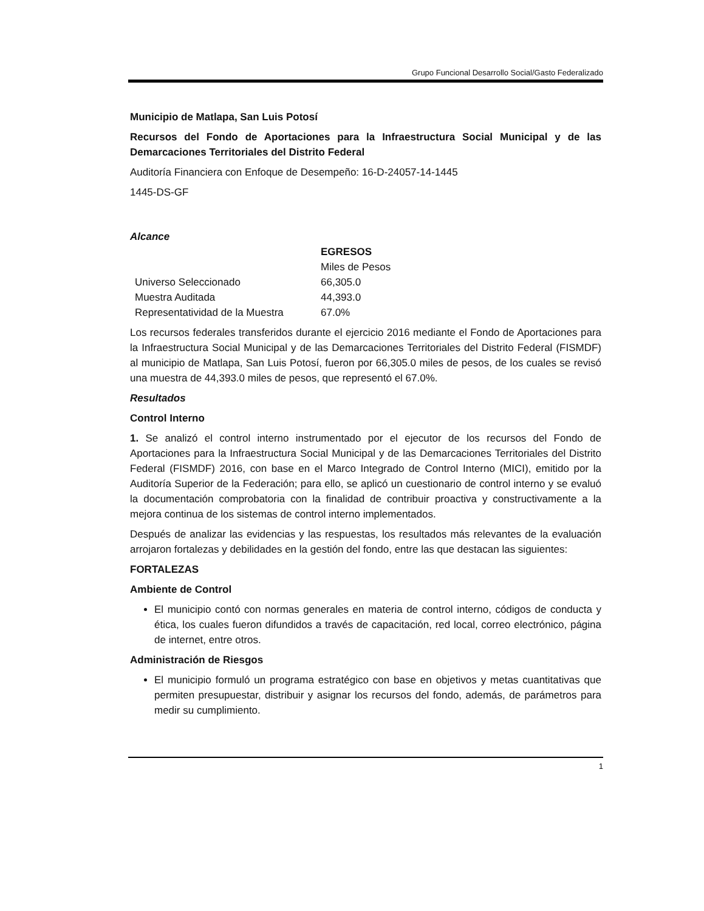Grupo Funcional Desarrollo Social/Gasto Federalizado
Municipio de Matlapa, San Luis Potosí
Recursos del Fondo de Aportaciones para la Infraestructura Social Municipal y de las Demarcaciones Territoriales del Distrito Federal
Auditoría Financiera con Enfoque de Desempeño: 16-D-24057-14-1445
1445-DS-GF
Alcance
| | EGRESOS |
| --- | --- |
| | Miles de Pesos |
| Universo Seleccionado | 66,305.0 |
| Muestra Auditada | 44,393.0 |
| Representatividad de la Muestra | 67.0% |
Los recursos federales transferidos durante el ejercicio 2016 mediante el Fondo de Aportaciones para la Infraestructura Social Municipal y de las Demarcaciones Territoriales del Distrito Federal (FISMDF) al municipio de Matlapa, San Luis Potosí, fueron por 66,305.0 miles de pesos, de los cuales se revisó una muestra de 44,393.0 miles de pesos, que representó el 67.0%.
Resultados
Control Interno
1. Se analizó el control interno instrumentado por el ejecutor de los recursos del Fondo de Aportaciones para la Infraestructura Social Municipal y de las Demarcaciones Territoriales del Distrito Federal (FISMDF) 2016, con base en el Marco Integrado de Control Interno (MICI), emitido por la Auditoría Superior de la Federación; para ello, se aplicó un cuestionario de control interno y se evaluó la documentación comprobatoria con la finalidad de contribuir proactiva y constructivamente a la mejora continua de los sistemas de control interno implementados.
Después de analizar las evidencias y las respuestas, los resultados más relevantes de la evaluación arrojaron fortalezas y debilidades en la gestión del fondo, entre las que destacan las siguientes:
FORTALEZAS
Ambiente de Control
El municipio contó con normas generales en materia de control interno, códigos de conducta y ética, los cuales fueron difundidos a través de capacitación, red local, correo electrónico, página de internet, entre otros.
Administración de Riesgos
El municipio formuló un programa estratégico con base en objetivos y metas cuantitativas que permiten presupuestar, distribuir y asignar los recursos del fondo, además, de parámetros para medir su cumplimiento.
1